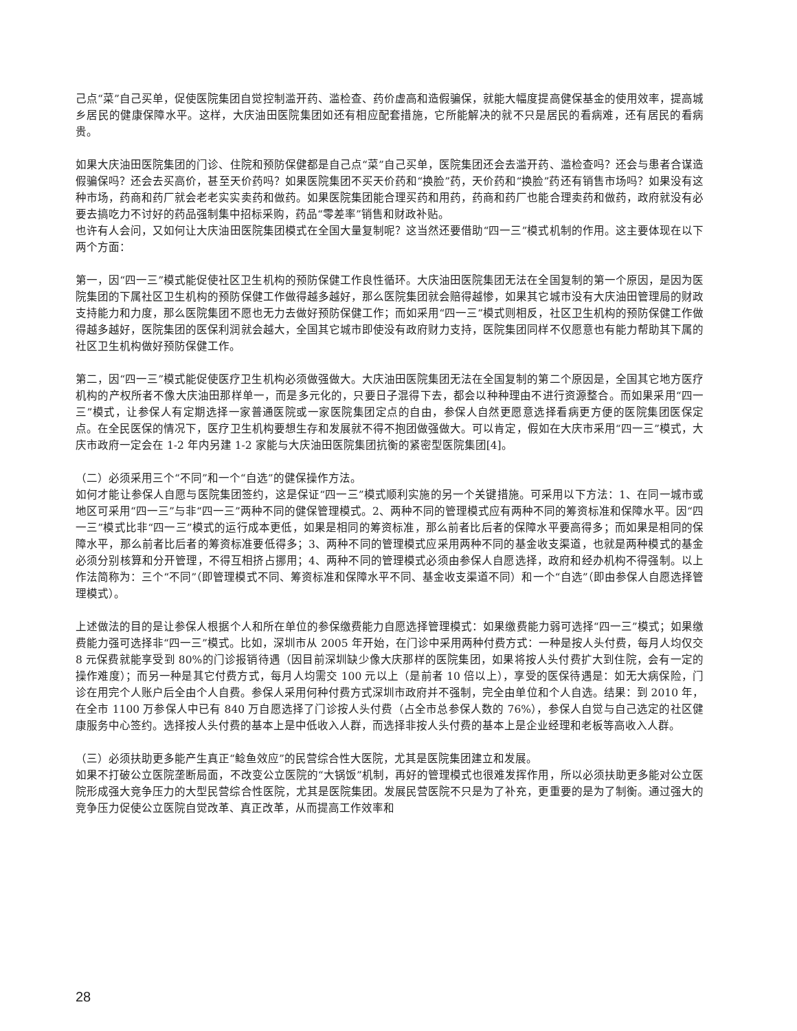己点“菜”自己买单，促使医院集团自觉控制滥开药、滥检查、药价虚高和造假骗保，就能大幅度提高健保基金的使用效率，提高城乡居民的健康保障水平。这样，大庆油田医院集团如还有相应配套措施，它所能解决的就不只是居民的看病难，还有居民的看病贵。
如果大庆油田医院集团的门诊、住院和预防保健都是自己点“菜”自己买单，医院集团还会去滥开药、滥检查吗？还会与患者合谋造假骗保吗？还会去买高价，甚至天价药吗？如果医院集团不买天价药和“换脸”药，天价药和“换脸”药还有销售市场吗？如果没有这种市场，药商和药厂就会老老实实卖药和做药。如果医院集团能合理买药和用药，药商和药厂也能合理卖药和做药，政府就没有必要去搞吃力不讨好的药品强制集中招标采购，药品“零差率”销售和财政补贴。
也许有人会问，又如何让大庆油田医院集团模式在全国大量复制呢？这当然还要借助“四一三”模式机制的作用。这主要体现在以下两个方面：
第一，因“四一三”模式能促使社区卫生机构的预防保健工作良性循环。大庆油田医院集团无法在全国复制的第一个原因，是因为医院集团的下属社区卫生机构的预防保健工作做得越多越好，那么医院集团就会赔得越惨，如果其它城市没有大庆油田管理局的财政支持能力和力度，那么医院集团不愿也无力去做好预防保健工作；而如采用“四一三”模式则相反，社区卫生机构的预防保健工作做得越多越好，医院集团的医保利润就会越大，全国其它城市即使没有政府财力支持，医院集团同样不仅愿意也有能力帮助其下属的社区卫生机构做好预防保健工作。
第二，因“四一三”模式能促使医疗卫生机构必须做强做大。大庆油田医院集团无法在全国复制的第二个原因是，全国其它地方医疗机构的产权所者不像大庆油田那样单一，而是多元化的，只要日子混得下去，都会以种种理由不进行资源整合。而如果采用“四一三”模式，让参保人有定期选择一家普通医院或一家医院集团定点的自由，参保人自然更愿意选择看病更方便的医院集团医保定点。在全民医保的情况下，医疗卫生机构要想生存和发展就不得不抱团做强做大。可以肯定，假如在大庆市采用“四一三”模式，大庆市政府一定会在 1-2 年内另建 1-2 家能与大庆油田医院集团抗衡的紧密型医院集团[4]。
（二）必须采用三个“不同”和一个“自选”的健保操作方法。
如何才能让参保人自愿与医院集团签约，这是保证“四一三”模式顺利实施的另一个关键措施。可采用以下方法：1、在同一城市或地区可采用“四一三”与非“四一三”两种不同的健保管理模式。2、两种不同的管理模式应有两种不同的筹资标准和保障水平。因“四一三”模式比非“四一三”模式的运行成本更低，如果是相同的筹资标准，那么前者比后者的保障水平要高得多；而如果是相同的保障水平，那么前者比后者的筹资标准要低得多；3、两种不同的管理模式应采用两种不同的基金收支渠道，也就是两种模式的基金必须分别核算和分开管理，不得互相挤占挪用；4、两种不同的管理模式必须由参保人自愿选择，政府和经办机构不得强制。以上作法简称为：三个“不同”（即管理模式不同、筹资标准和保障水平不同、基金收支渠道不同）和一个“自选”（即由参保人自愿选择管理模式）。
上述做法的目的是让参保人根据个人和所在单位的参保缴费能力自愿选择管理模式：如果缴费能力弱可选择“四一三”模式；如果缴费能力强可选择非“四一三”模式。比如，深圳市从 2005 年开始，在门诊中采用两种付费方式：一种是按人头付费，每月人均仅交 8 元保费就能享受到 80%的门诊报销待遇（因目前深圳缺少像大庆那样的医院集团，如果将按人头付费扩大到住院，会有一定的操作难度）；而另一种是其它付费方式，每月人均需交 100 元以上（是前者 10 倍以上），享受的医保待遇是：如无大病保险，门诊在用完个人账户后全由个人自费。参保人采用何种付费方式深圳市政府并不强制，完全由单位和个人自选。结果：到 2010 年，在全市 1100 万参保人中已有 840 万自愿选择了门诊按人头付费（占全市总参保人数的 76%），参保人自觉与自己选定的社区健康服务中心签约。选择按人头付费的基本上是中低收入人群，而选择非按人头付费的基本上是企业经理和老板等高收入人群。
（三）必须扶助更多能产生真正“鲶鱼效应”的民营综合性大医院，尤其是医院集团建立和发展。
如果不打破公立医院垄断局面，不改变公立医院的“大锅饭”机制，再好的管理模式也很难发挥作用，所以必须扶助更多能对公立医院形成强大竞争压力的大型民营综合性医院，尤其是医院集团。发展民营医院不只是为了补充，更重要的是为了制衡。通过强大的竞争压力促使公立医院自觉改革、真正改革，从而提高工作效率和
28